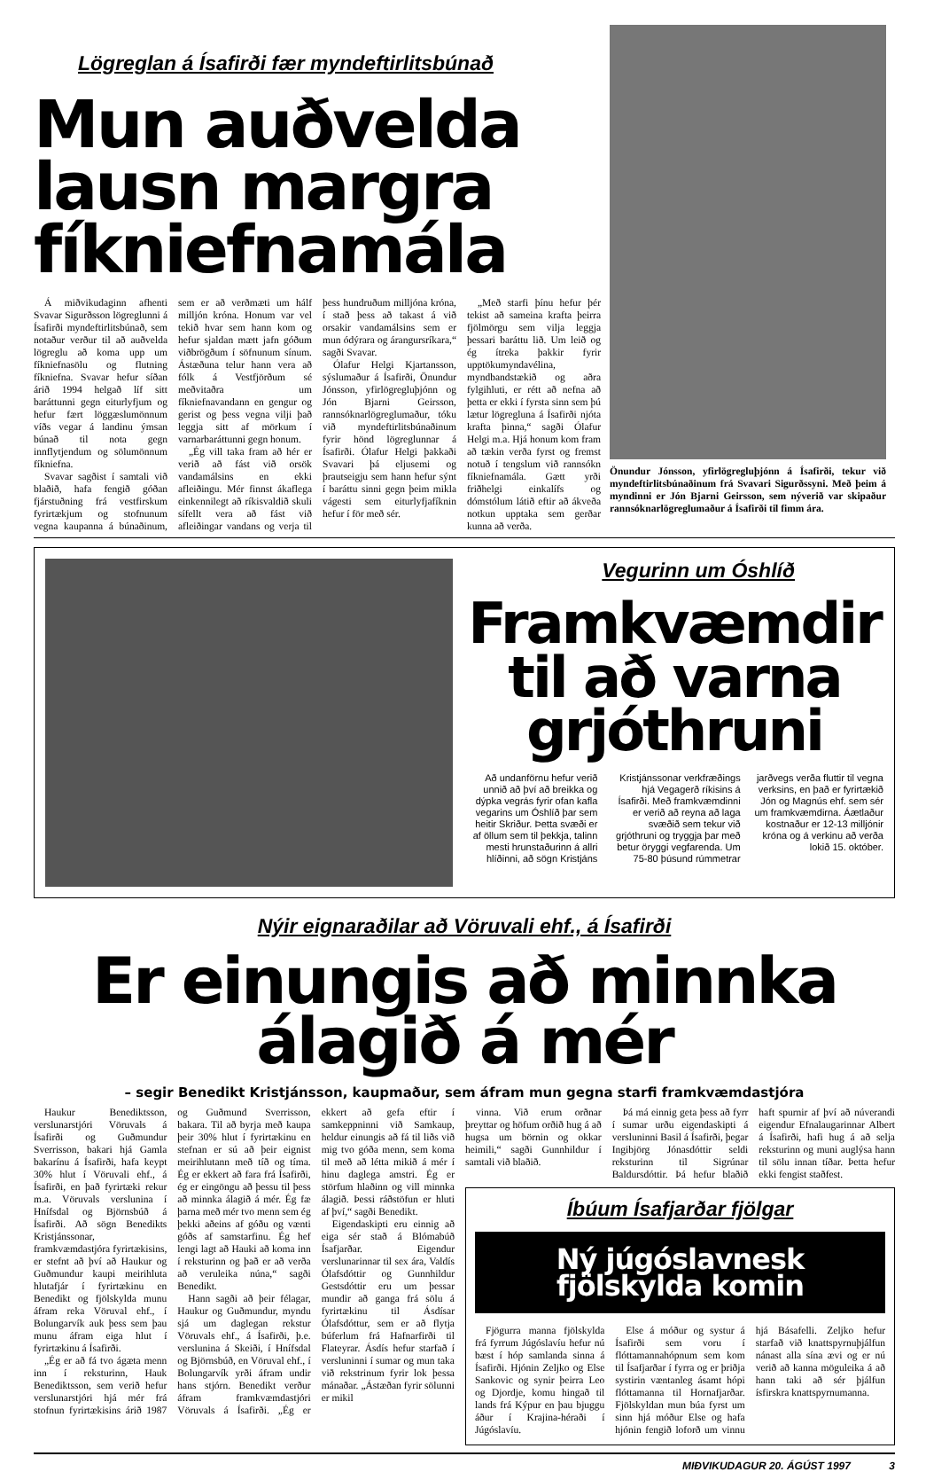Lögreglan á Ísafirði fær myndeftirlitsbúnað
Mun auðvelda lausn margra fíkniefnamála
Á miðvikudaginn afhenti Svavar Sigurðsson lögreglunni á Ísafirði myndeftirlitsbúnað, sem notaður verður til að auðvelda lögreglu að koma upp um fíkniefnasölu og flutning fíkniefna. Svavar hefur síðan árið 1994 helgað líf sitt baráttunni gegn eiturlyfjum og hefur fært löggæslumönnum víðs vegar á landinu ýmsan búnað til nota gegn innflytjendum og sölumönnum fíkniefna.
Svavar sagðist í samtali við blaðið, hafa fengið góðan fjárstuðning frá vestfirskum fyrirtækjum og stofnunum vegna kaupanna á búnaðinum, sem er að verðmæti um hálf milljón króna. Honum var vel tekið hvar sem hann kom og hefur sjaldan mætt jafn góðum viðbrögðum í söfnunum sínum. Ástæðuna telur hann vera að fólk á Vestfjörðum sé meðvitaðra um fíkniefnavandann en gengur og gerist og þess vegna vilji það leggja sitt af mörkum í varnarbaráttunni gegn honum.
„Ég vill taka fram að hér er verið að fást við orsök vandamálsins en ekki afleiðingu. Mér finnst ákaflega einkennilegt að ríkisvaldið skuli sífellt vera að fást við afleiðingar vandans og verja til þess hundruðum milljóna króna, í stað þess að takast á við orsakir vandamálsins sem er mun ódýrara og árangursríkara,“ sagði Svavar.
Ólafur Helgi Kjartansson, sýslumaður á Ísafirði, Önundur Jónsson, yfirlögregluþjónn og Jón Bjarni Geirsson, rannsóknarlögreglumaður, tóku við myndeftirlitsbúnaðinum fyrir hönd lögreglunnar á Ísafirði. Ólafur Helgi þakkaði Svavari þá eljusemi og þrautseigju sem hann hefur sýnt í baráttu sinni gegn þeim mikla vágesti sem eiturlyfjafíknin hefur í för með sér.
„Með starfi þínu hefur þér tekist að sameina krafta þeirra fjölmörgu sem vilja leggja þessari baráttu lið. Um leið og ég ítreka þakkir fyrir upptökumyndavélina, myndbandstækið og aðra fylgihluti, er rétt að nefna að þetta er ekki í fyrsta sinn sem þú lætur lögregluna á Ísafirði njóta krafta þinna,“ sagði Ólafur Helgi m.a. Hjá honum kom fram að tækin verða fyrst og fremst notuð í tengslum við rannsókn fíkniefnamála. Gætt yrði friðhelgi einkalífs og dómstólum látið eftir að ákveða notkun upptaka sem gerðar kunna að verða.
Önundur Jónsson, yfirlögregluþjónn á Ísafirði, tekur við myndeftirlitsbúnaðinum frá Svavari Sigurðssyni. Með þeim á myndinni er Jón Bjarni Geirsson, sem nýverið var skipaður rannsóknarlögreglumaður á Ísafirði til fimm ára.
Vegurinn um Óshlíð
Framkvæmdir til að varna grjóthruni
Að undanförnu hefur verið unnið að því að breikka og dýpka vegrás fyrir ofan kafla vegarins um Óshlíð þar sem heitir Skriður. Þetta svæði er af öllum sem til þekkja, talinn mesti hrunstaðurinn á allri hlíðinni, að sögn Kristjáns Kristjánssonar verkfræðings hjá Vegagerð ríkisins á Ísafirði. Með framkvæmdinni er verið að reyna að laga svæðið sem tekur við grjóthruni og tryggja þar með betur öryggi vegfarenda. Um 75-80 þúsund rúmmetrar jarðvegs verða fluttir til vegna verksins, en það er fyrirtækið Jón og Magnús ehf. sem sér um framkvæmdirna. Áætlaður kostnaður er 12-13 milljónir króna og á verkinu að verða lokið 15. október.
Nýir eignaraðilar að Vöruvali ehf., á Ísafirði
Er einungis að minnka álagið á mér
– segir Benedikt Kristjánsson, kaupmaður, sem áfram mun gegna starfi framkvæmdastjóra
Haukur Benediktsson, verslunarstjóri Vöruvals á Ísafirði og Guðmundur Sverrisson, bakari hjá Gamla bakarínu á Ísafirði, hafa keypt 30% hlut í Vöruvali ehf., á Ísafirði, en það fyrirtæki rekur m.a. Vöruvals verslunina í Hnífsdal og Björnsbúð á Ísafirði. Að sögn Benedikts Kristjánssonar, framkvæmdastjóra fyrirtækisins, er stefnt að því að Haukur og Guðmundur kaupi meirihluta hlutafjár í fyrirtækinu en Benedikt og fjölskylda munu áfram reka Vöruval ehf., í Bolungarvík auk þess sem þau munu áfram eiga hlut í fyrirtækinu á Ísafirði.
„Ég er að fá tvo ágæta menn inn í reksturinn, Hauk Benediktsson, sem verið hefur verslunarstjóri hjá mér frá stofnun fyrirtækisins árið 1987 og Guðmund Sverrisson, bakara. Til að byrja með kaupa þeir 30% hlut í fyrirtækinu en stefnan er sú að þeir eignist meirihlutann með tíð og tíma. Ég er ekkert að fara frá Ísafirði, ég er eingöngu að þessu til þess að minnka álagið á mér. Ég fæ þarna með mér tvo menn sem ég þekki aðeins af góðu og vænti góðs af samstarfinu. Ég hef lengi lagt að Hauki að koma inn í reksturinn og það er að verða að veruleika núna,“ sagði Benedikt.
Hann sagði að þeir félagar, Haukur og Guðmundur, myndu sjá um daglegan rekstur Vöruvals ehf., á Ísafirði, þ.e. verslunina á Skeiði, í Hnífsdal og Björnsbúð, en Vöruval ehf., í Bolungarvík yrði áfram undir hans stjórn. Benedikt verður áfram framkvæmdastjóri Vöruvals á Ísafirði. „Ég er ekkert að gefa eftir í samkeppninni við Samkaup, heldur einungis að fá til liðs við mig tvo góða menn, sem koma til með að létta mikið á mér í hinu daglega amstri. Ég er störfum hlaðinn og vill minnka álagið. Þessi ráðstöfun er hluti af því,“ sagði Benedikt.
Eigendaskipti eru einnig að eiga sér stað á Blómabúð Ísafjarðar. Eigendur verslunarinnar til sex ára, Valdís Ólafsdóttir og Gunnhildur Gestsdóttir eru um þessar mundir að ganga frá sölu á fyrirtækinu til Ásdísar Ólafsdóttur, sem er að flytja búferlum frá Hafnarfirði til Flateyrar. Ásdís hefur starfað í versluninni í sumar og mun taka við rekstrinum fyrir lok þessa mánaðar. „Ástæðan fyrir sölunni er mikil
vinna. Við erum orðnar þreyttar og höfum orðið hug á að hugsa um börnin og okkar heimili,“ sagði Gunnhildur í samtali við blaðið.
Þá má einnig geta þess að fyrr í sumar urðu eigendaskipti á versluninni Basil á Ísafirði, þegar Ingibjörg Jónasdóttir seldi reksturinn til Sigrúnar Baldursdóttir. Þá hefur blaðið haft spurnir af því að núverandi eigendur Efnalaugarinnar Albert á Ísafirði, hafi hug á að selja reksturinn og muni auglýsa hann til sölu innan tíðar. Þetta hefur ekki fengist staðfest.
Íbúum Ísafjarðar fjölgar
Ný júgóslavnesk fjölskylda komin
Fjögurra manna fjölskylda frá fyrrum Júgóslavíu hefur nú bæst í hóp samlanda sinna á Ísafirði. Hjónin Zeljko og Else Sankovic og synir þeirra Leo og Djordje, komu hingað til lands frá Kýpur en þau bjuggu áður í Krajina-héraði í Júgóslavíu.
Else á móður og systur á Ísafirði sem voru í flóttamannahópnum sem kom til Ísafjarðar í fyrra og er þriðja systirin væntanleg ásamt hópi flóttamanna til Hornafjarðar. Fjölskyldan mun búa fyrst um sinn hjá móður Else og hafa hjónin fengið loforð um vinnu hjá Básafelli. Zeljko hefur starfað við knattspyrnuþjálfun nánast alla sína ævi og er nú verið að kanna möguleika á að hann taki að sér þjálfun ísfirskra knattspyrnumanna.
MIÐVIKUDAGUR 20. ÁGÚST 1997 3